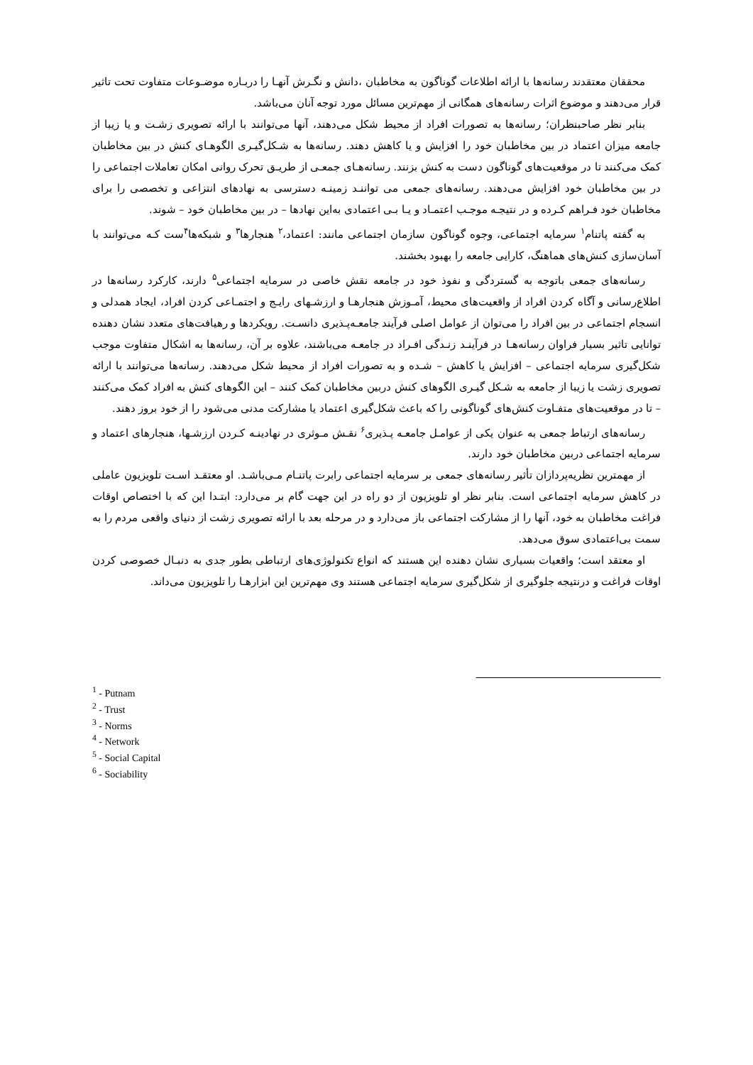محققان معتقدند رسانه‌ها با ارائه اطلاعات گوناگون به مخاطبان ،دانش و نگـرش آنهـا را دربـاره موضـوعات متفاوت تحت تاثیر قرار می‌دهند و موضوع اثرات رسانه‌های همگانی از مهم‌ترین مسائل مورد توجه آنان می‌باشد.
بنابر نظر صاحبنظران؛ رسانه‌ها به تصورات افراد از محیط شکل می‌دهند، آنها می‌توانند با ارائه تصویری زشـت و یا زیبا از جامعه میزان اعتماد در بین مخاطبان خود را افزایش و یا کاهش دهند. رسانه‌ها به شـکل‌گیـری الگوهـای کنش در بین مخاطبان کمک می‌کنند تا در موقعیت‌های گوناگون دست به کنش بزنند. رسانه‌هـای جمعـی از طریـق تحرک روانی امکان تعاملات اجتماعی را در بین مخاطبان خود افزایش می‌دهند. رسانه‌های جمعی می تواننـد زمینـه دسترسی به نهادهای انتزاعی و تخصصی را برای مخاطبان خود فـراهم کـرده و در نتیجـه موجـب اعتمـاد و یـا بـی اعتمادی به‌این نهادها – در بین مخاطبان خود – شوند.
به گفته پاتنام<sup>۱</sup> سرمایه اجتماعی، وجوه گوناگون سازمان اجتماعی مانند: اعتماد،<sup>۲</sup> هنجارها<sup>۳</sup> و شبکه‌ها<sup>۴</sup>ست کـه می‌توانند با آسان‌سازی کنش‌های هماهنگ، کارایی جامعه را بهبود بخشند.
رسانه‌های جمعی باتوجه به گستردگی و نفوذ خود در جامعه نقش خاصی در سرمایه اجتماعی<sup>۵</sup> دارند، کارکرد رسانه‌ها در اطلاع‌رسانی و آگاه کردن افراد از واقعیت‌های محیط، آمـوزش هنجارهـا و ارزشـهای رایـج و اجتمـاعی کردن افراد، ایجاد همدلی و انسجام اجتماعی در بین افراد را می‌توان از عوامل اصلی فرآیند جامعـه‌پـذیری دانسـت. رویکردها و رهیافت‌های متعدد نشان دهنده توانایی تاثیر بسیار فراوان رسانه‌هـا در فرآینـد زنـدگی افـراد در جامعـه می‌باشند، علاوه بر آن، رسانه‌ها به اشکال متفاوت موجب شکل‌گیری سرمایه اجتماعی – افزایش یا کاهش – شـده و به تصورات افراد از محیط شکل می‌دهند. رسانه‌ها می‌توانند با ارائه تصویری زشت یا زیبا از جامعه به شـکل گیـری الگوهای کنش دربین مخاطبان کمک کنند – این الگوهای کنش به افراد کمک می‌کنند – تا در موقعیت‌های متفـاوت کنش‌های گوناگونی را که باعث شکل‌گیری اعتماد یا مشارکت مدنی می‌شود را از خود بروز دهند.
رسانه‌های ارتباط جمعی به عنوان یکی از عوامـل جامعـه پـذیری<sup>۶</sup> نقـش مـوثری در نهادینـه کـردن ارزشـها، هنجارهای اعتماد و سرمایه اجتماعی دربین مخاطبان خود دارند.
از مهمترین نظریه‌پردازان تأثیر رسانه‌های جمعی بر سرمایه اجتماعی رابرت پاتنـام مـی‌باشـد. او معتقـد اسـت تلویزیون عاملی در کاهش سرمایه اجتماعی است. بنابر نظر او تلویزیون از دو راه در این جهت گام بر می‌دارد: ابتـدا این که با اختصاص اوقات فراغت مخاطبان به خود، آنها را از مشارکت اجتماعی باز می‌دارد و در مرحله بعد با ارائه تصویری زشت از دنیای واقعی مردم را به سمت بی‌اعتمادی سوق می‌دهد.
او معتقد است؛ واقعیات بسیاری نشان دهنده این هستند که انواع تکنولوژی‌های ارتباطی بطور جدی به دنبـال خصوصی کردن اوقات فراغت و درنتیجه جلوگیری از شکل‌گیری سرمایه اجتماعی هستند وی مهم‌ترین این ابزارهـا را تلویزیون می‌داند.
<sup>1</sup> - Putnam
<sup>2</sup> - Trust
<sup>3</sup> - Norms
<sup>4</sup> - Network
<sup>5</sup> - Social Capital
<sup>6</sup> - Sociability